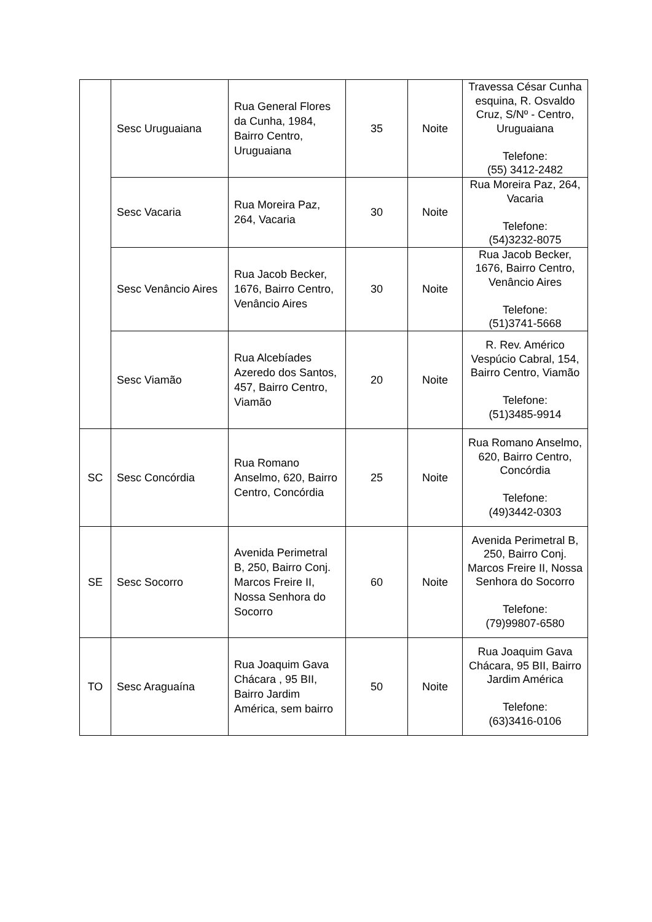| | Sesc Uruguaiana | Rua General Flores da Cunha, 1984, Bairro Centro, Uruguaiana | 35 | Noite | Travessa César Cunha esquina, R. Osvaldo Cruz, S/Nº - Centro, Uruguaiana Telefone: (55) 3412-2482 |
| | Sesc Vacaria | Rua Moreira Paz, 264, Vacaria | 30 | Noite | Rua Moreira Paz, 264, Vacaria Telefone: (54)3232-8075 |
| | Sesc Venâncio Aires | Rua Jacob Becker, 1676, Bairro Centro, Venâncio Aires | 30 | Noite | Rua Jacob Becker, 1676, Bairro Centro, Venâncio Aires Telefone: (51)3741-5668 |
| | Sesc Viamão | Rua Alcebíades Azeredo dos Santos, 457, Bairro Centro, Viamão | 20 | Noite | R. Rev. Américo Vespúcio Cabral, 154, Bairro Centro, Viamão Telefone: (51)3485-9914 |
| SC | Sesc Concórdia | Rua Romano Anselmo, 620, Bairro Centro, Concórdia | 25 | Noite | Rua Romano Anselmo, 620, Bairro Centro, Concórdia Telefone: (49)3442-0303 |
| SE | Sesc Socorro | Avenida Perimetral B, 250, Bairro Conj. Marcos Freire II, Nossa Senhora do Socorro | 60 | Noite | Avenida Perimetral B, 250, Bairro Conj. Marcos Freire II, Nossa Senhora do Socorro Telefone: (79)99807-6580 |
| TO | Sesc Araguaína | Rua Joaquim Gava Chácara , 95 BII, Bairro Jardim América, sem bairro | 50 | Noite | Rua Joaquim Gava Chácara, 95 BII, Bairro Jardim América Telefone: (63)3416-0106 |